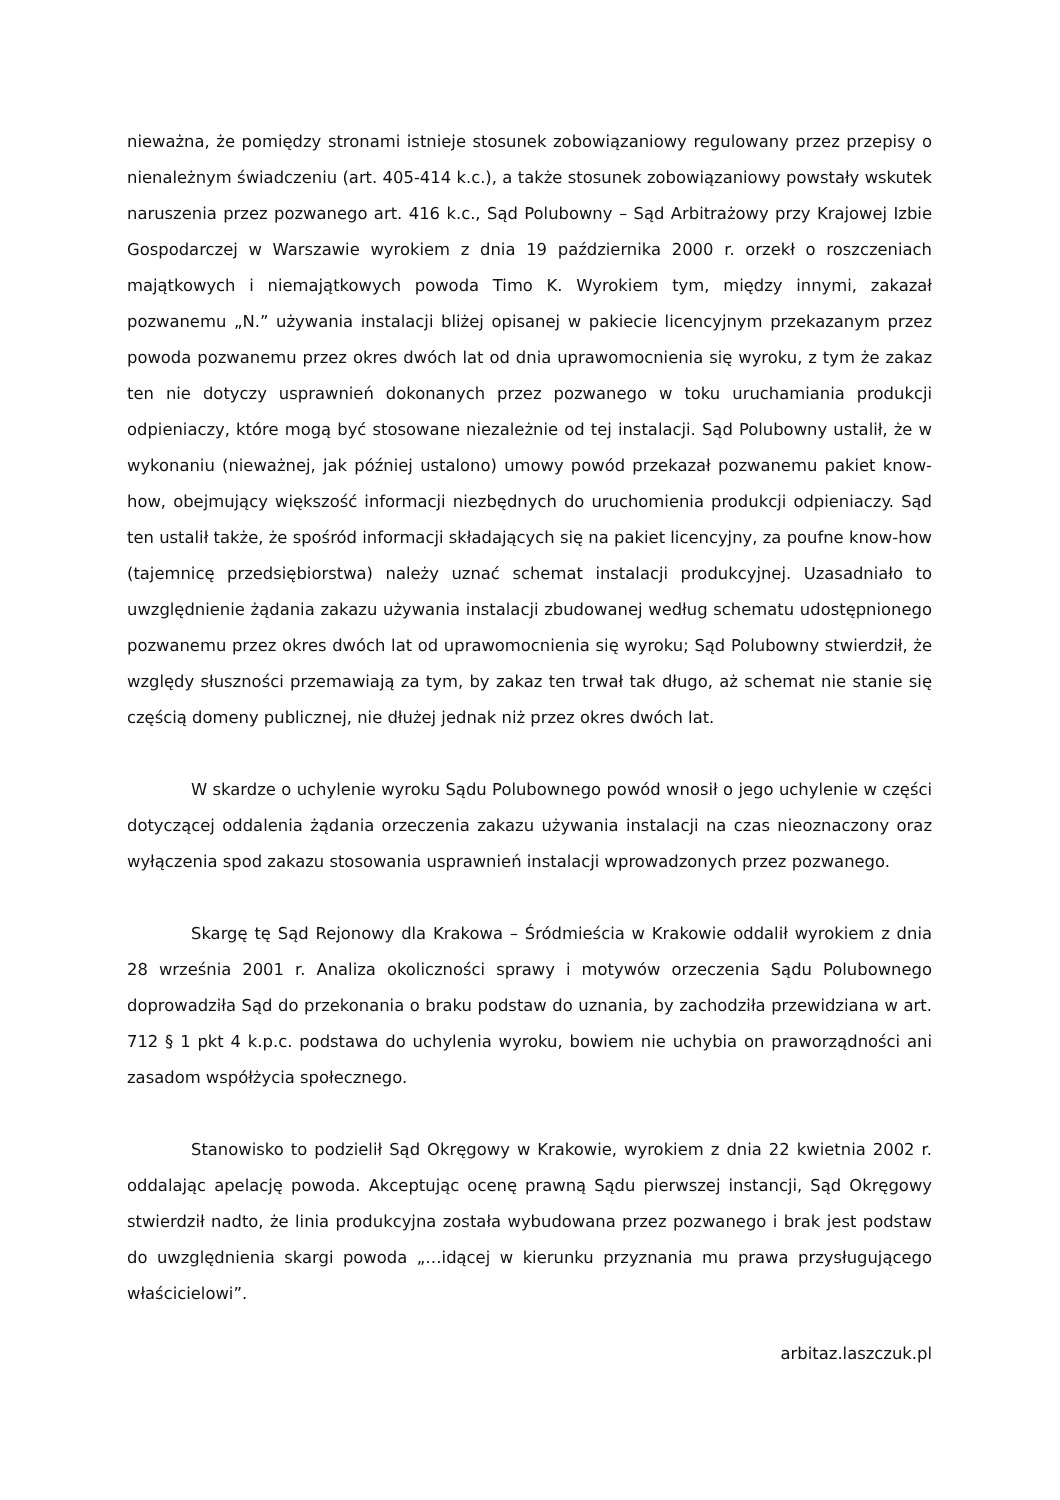nieważna, że pomiędzy stronami istnieje stosunek zobowiązaniowy regulowany przez przepisy o nienależnym świadczeniu (art. 405-414 k.c.), a także stosunek zobowiązaniowy powstały wskutek naruszenia przez pozwanego art. 416 k.c., Sąd Polubowny – Sąd Arbitrażowy przy Krajowej Izbie Gospodarczej w Warszawie wyrokiem z dnia 19 października 2000 r. orzekł o roszczeniach majątkowych i niemajątkowych powoda Timo K. Wyrokiem tym, między innymi, zakazał pozwanemu „N.” używania instalacji bliżej opisanej w pakiecie licencyjnym przekazanym przez powoda pozwanemu przez okres dwóch lat od dnia uprawomocnienia się wyroku, z tym że zakaz ten nie dotyczy usprawnień dokonanych przez pozwanego w toku uruchamiania produkcji odpieniaczy, które mogą być stosowane niezależnie od tej instalacji. Sąd Polubowny ustalił, że w wykonaniu (nieważnej, jak później ustalono) umowy powód przekazał pozwanemu pakiet know-how, obejmujący większość informacji niezbędnych do uruchomienia produkcji odpieniaczy. Sąd ten ustalił także, że spośród informacji składających się na pakiet licencyjny, za poufne know-how (tajemnicę przedsiębiorstwa) należy uznać schemat instalacji produkcyjnej. Uzasadniało to uwzględnienie żądania zakazu używania instalacji zbudowanej według schematu udostępnionego pozwanemu przez okres dwóch lat od uprawomocnienia się wyroku; Sąd Polubowny stwierdził, że względy słuszności przemawiają za tym, by zakaz ten trwał tak długo, aż schemat nie stanie się częścią domeny publicznej, nie dłużej jednak niż przez okres dwóch lat.
W skardze o uchylenie wyroku Sądu Polubownego powód wnosił o jego uchylenie w części dotyczącej oddalenia żądania orzeczenia zakazu używania instalacji na czas nieoznaczony oraz wyłączenia spod zakazu stosowania usprawnień instalacji wprowadzonych przez pozwanego.
Skargę tę Sąd Rejonowy dla Krakowa – Śródmieścia w Krakowie oddalił wyrokiem z dnia 28 września 2001 r. Analiza okoliczności sprawy i motywów orzeczenia Sądu Polubownego doprowadziła Sąd do przekonania o braku podstaw do uznania, by zachodziła przewidziana w art. 712 § 1 pkt 4 k.p.c. podstawa do uchylenia wyroku, bowiem nie uchybia on praworządności ani zasadom współżycia społecznego.
Stanowisko to podzielił Sąd Okręgowy w Krakowie, wyrokiem z dnia 22 kwietnia 2002 r. oddalając apelację powoda. Akceptując ocenę prawną Sądu pierwszej instancji, Sąd Okręgowy stwierdził nadto, że linia produkcyjna została wybudowana przez pozwanego i brak jest podstaw do uwzględnienia skargi powoda „…idącej w kierunku przyznania mu prawa przysługującego właścicielowi”.
arbitaz.laszczuk.pl